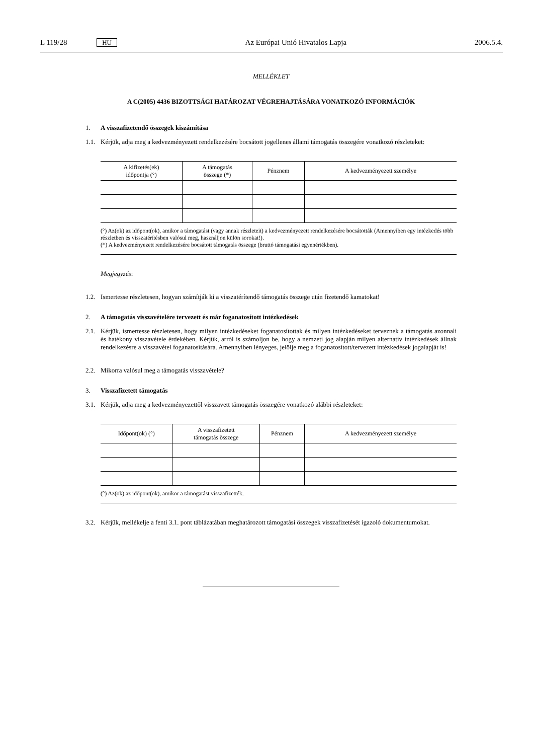L 119/28 HU Az Európai Unió Hivatalos Lapja 2006.5.4.
MELLÉKLET
A C(2005) 4436 BIZOTTSÁGI HATÁROZAT VÉGREHAJTÁSÁRA VONATKOZÓ INFORMÁCIÓK
1. A visszafizetendő összegek kiszámítása
1.1.
Kérjük, adja meg a kedvezményezett rendelkezésére bocsátott jogellenes állami támogatás összegére vonatkozó részleteket:
| A kifizetés(ek) időpontja (°) | A támogatás összege (*) | Pénznem | A kedvezményezett személye |
| --- | --- | --- | --- |
(°) Az(ok) az időpont(ok), amikor a támogatást (vagy annak részleteit) a kedvezményezett rendelkezésére bocsátották (Amennyiben egy intézkedés több részletben és visszatérítésben valósul meg, használjon külön sorokat!).
(*) A kedvezményezett rendelkezésére bocsátott támogatás összege (bruttó támogatási egyenértékben).
Megjegyzés:
1.2.
Ismertesse részletesen, hogyan számítják ki a visszatérítendő támogatás összege után fizetendő kamatokat!
2. A támogatás visszavételére tervezett és már foganatosított intézkedések
2.1.
Kérjük, ismertesse részletesen, hogy milyen intézkedéseket foganatosítottak és milyen intézkedéseket terveznek a támogatás azonnali és hatékony visszavétele érdekében. Kérjük, arról is számoljon be, hogy a nemzeti jog alapján milyen alternatív intézkedések állnak rendelkezésre a visszavétel foganatosítására. Amennyiben lényeges, jelölje meg a foganatosított/tervezett intézkedések jogalapját is!
2.2.
Mikorra valósul meg a támogatás visszavétele?
3. Visszafizetett támogatás
3.1.
Kérjük, adja meg a kedvezményezettől visszavett támogatás összegére vonatkozó alábbi részleteket:
| Időpont(ok) (°) | A visszafizetett támogatás összege | Pénznem | A kedvezményezett személye |
| --- | --- | --- | --- |
(°) Az(ok) az időpont(ok), amikor a támogatást visszafizették.
3.2.
Kérjük, mellékelje a fenti 3.1. pont táblázatában meghatározott támogatási összegek visszafizetését igazoló dokumentumokat.